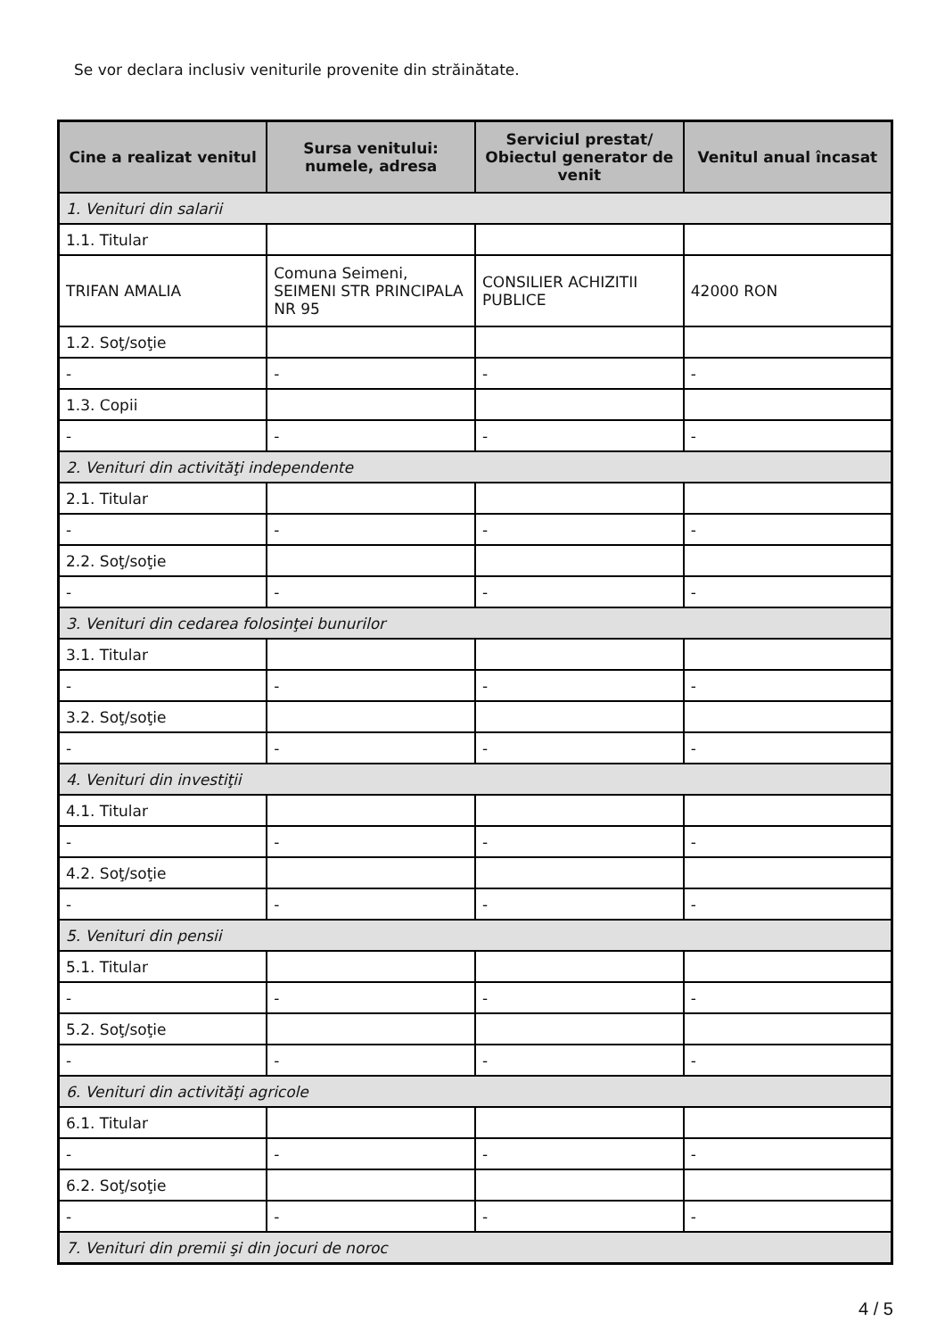Se vor declara inclusiv veniturile provenite din străinătate.
| Cine a realizat venitul | Sursa venitului: numele, adresa | Serviciul prestat/ Obiectul generator de venit | Venitul anual încasat |
| --- | --- | --- | --- |
| 1. Venituri din salarii | | | |
| 1.1. Titular | | | |
| TRIFAN AMALIA | Comuna Seimeni, SEIMENI STR PRINCIPALA NR 95 | CONSILIER ACHIZITII PUBLICE | 42000 RON |
| 1.2. Soţ/soţie | | | |
| - | - | - | - |
| 1.3. Copii | | | |
| - | - | - | - |
| 2. Venituri din activităţi independente | | | |
| 2.1. Titular | | | |
| - | - | - | - |
| 2.2. Soţ/soţie | | | |
| - | - | - | - |
| 3. Venituri din cedarea folosinţei bunurilor | | | |
| 3.1. Titular | | | |
| - | - | - | - |
| 3.2. Soţ/soţie | | | |
| - | - | - | - |
| 4. Venituri din investiţii | | | |
| 4.1. Titular | | | |
| - | - | - | - |
| 4.2. Soţ/soţie | | | |
| - | - | - | - |
| 5. Venituri din pensii | | | |
| 5.1. Titular | | | |
| - | - | - | - |
| 5.2. Soţ/soţie | | | |
| - | - | - | - |
| 6. Venituri din activităţi agricole | | | |
| 6.1. Titular | | | |
| - | - | - | - |
| 6.2. Soţ/soţie | | | |
| - | - | - | - |
| 7. Venituri din premii şi din jocuri de noroc | | | |
4 / 5